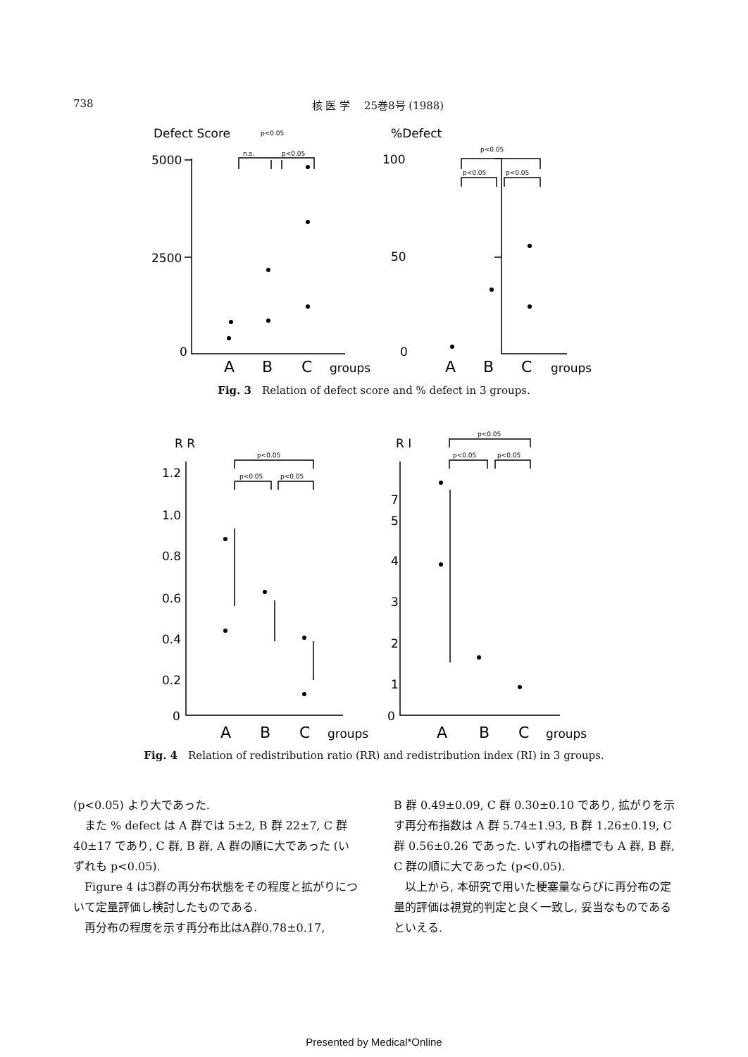738 核 医 学　 25巻8号 (1988)
Defect Score
5000
2500
0
%Defect
100
50
0
A
B
C
groups
A
B
C
groups
p<0.05
n.s.
p<0.05
p<0.05
p<0.05
p<0.05
Fig. 3　Relation of defect score and % defect in 3 groups.
R R
1.2
1.0
0.8
0.6
0.4
0.2
0
R I
7
5
4
3
2
1
0
A
B
C
groups
A
B
C
groups
p<0.05
p<0.05
p<0.05
p<0.05
p<0.05
p<0.05
Fig. 4　Relation of redistribution ratio (RR) and redistribution index (RI) in 3 groups.
(p<0.05) より大であった.
　また % defect は A 群では 5±2, B 群 22±7, C 群 40±17 であり, C 群, B 群, A 群の順に大であった (いずれも p<0.05).
　Figure 4 は3群の再分布状態をその程度と拡がりについて定量評価し検討したものである.
　再分布の程度を示す再分布比はA群0.78±0.17,
B 群 0.49±0.09, C 群 0.30±0.10 であり, 拡がりを示す再分布指数は A 群 5.74±1.93, B 群 1.26±0.19, C 群 0.56±0.26 であった. いずれの指標でも A 群, B 群, C 群の順に大であった (p<0.05).
　以上から, 本研究で用いた梗塞量ならびに再分布の定量的評価は視覚的判定と良く一致し, 妥当なものであるといえる.
Presented by Medical*Online